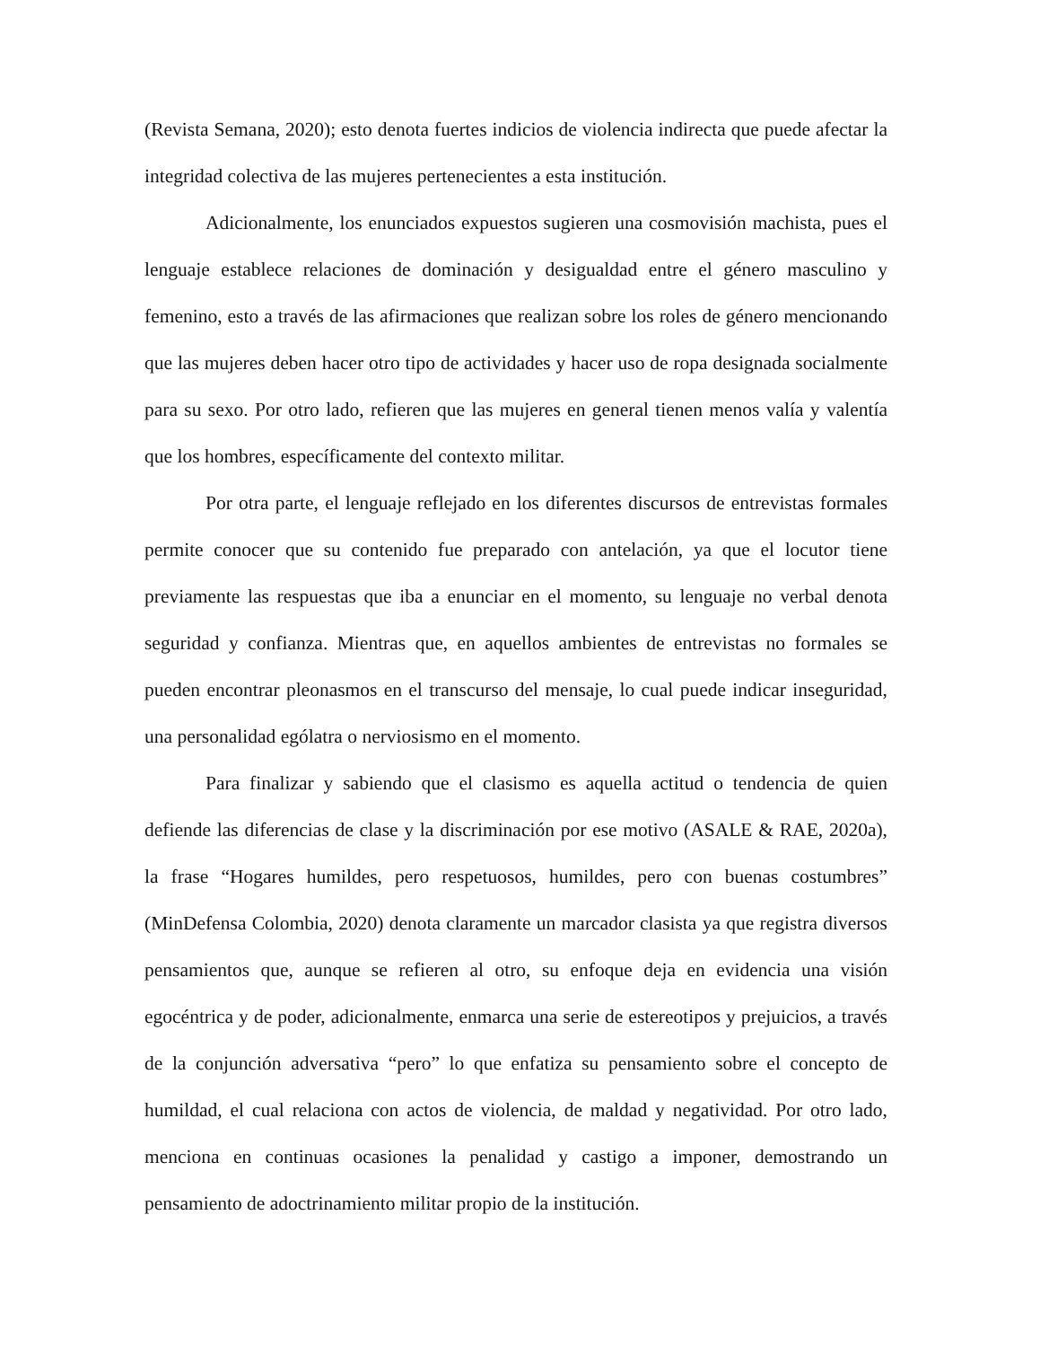(Revista Semana, 2020); esto denota fuertes indicios de violencia indirecta que puede afectar la integridad colectiva de las mujeres pertenecientes a esta institución.
Adicionalmente, los enunciados expuestos sugieren una cosmovisión machista, pues el lenguaje establece relaciones de dominación y desigualdad entre el género masculino y femenino, esto a través de las afirmaciones que realizan sobre los roles de género mencionando que las mujeres deben hacer otro tipo de actividades y hacer uso de ropa designada socialmente para su sexo. Por otro lado, refieren que las mujeres en general tienen menos valía y valentía que los hombres, específicamente del contexto militar.
Por otra parte, el lenguaje reflejado en los diferentes discursos de entrevistas formales permite conocer que su contenido fue preparado con antelación, ya que el locutor tiene previamente las respuestas que iba a enunciar en el momento, su lenguaje no verbal denota seguridad y confianza. Mientras que, en aquellos ambientes de entrevistas no formales se pueden encontrar pleonasmos en el transcurso del mensaje, lo cual puede indicar inseguridad, una personalidad ególatra o nerviosismo en el momento.
Para finalizar y sabiendo que el clasismo es aquella actitud o tendencia de quien defiende las diferencias de clase y la discriminación por ese motivo (ASALE & RAE, 2020a), la frase “Hogares humildes, pero respetuosos, humildes, pero con buenas costumbres” (MinDefensa Colombia, 2020) denota claramente un marcador clasista ya que registra diversos pensamientos que, aunque se refieren al otro, su enfoque deja en evidencia una visión egocéntrica y de poder, adicionalmente, enmarca una serie de estereotipos y prejuicios, a través de la conjunción adversativa “pero” lo que enfatiza su pensamiento sobre el concepto de humildad, el cual relaciona con actos de violencia, de maldad y negatividad. Por otro lado, menciona en continuas ocasiones la penalidad y castigo a imponer, demostrando un pensamiento de adoctrinamiento militar propio de la institución.